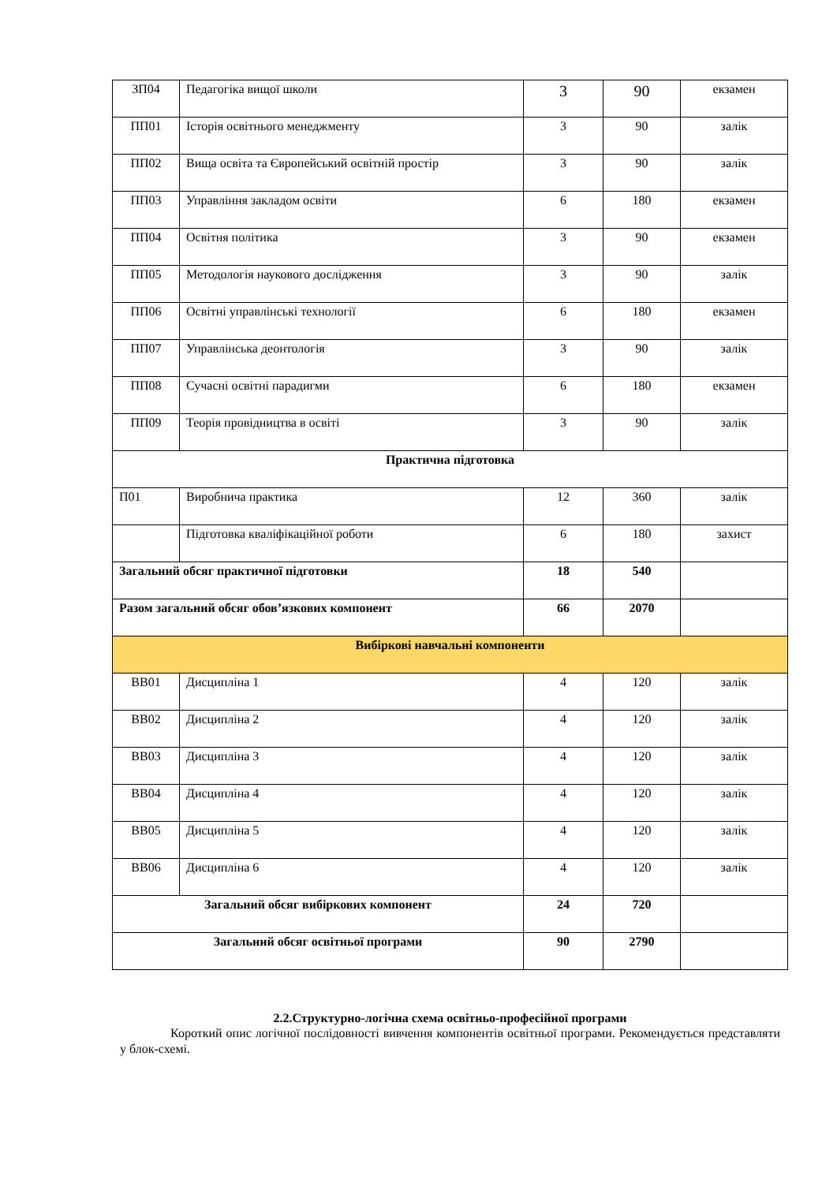| ЗП04 | Педагогіка вищої школи | 3 | 90 | екзамен |
| ПП01 | Історія освітнього менеджменту | 3 | 90 | залік |
| ПП02 | Вища освіта та Європейський освітній простір | 3 | 90 | залік |
| ПП03 | Управління закладом освіти | 6 | 180 | екзамен |
| ПП04 | Освітня політика | 3 | 90 | екзамен |
| ПП05 | Методологія наукового дослідження | 3 | 90 | залік |
| ПП06 | Освітні управлінські технології | 6 | 180 | екзамен |
| ПП07 | Управлінська деонтологія | 3 | 90 | залік |
| ПП08 | Сучасні освітні парадигми | 6 | 180 | екзамен |
| ПП09 | Теорія провідництва в освіті | 3 | 90 | залік |
| Практична підготовка | | | | |
| П01 | Виробнича практика | 12 | 360 | залік |
| | Підготовка кваліфікаційної роботи | 6 | 180 | захист |
| Загальний обсяг практичної підготовки | | 18 | 540 | |
| Разом загальний обсяг обов’язкових компонент | | 66 | 2070 | |
| Вибіркові навчальні компоненти | | | | |
| ВВ01 | Дисципліна 1 | 4 | 120 | залік |
| ВВ02 | Дисципліна 2 | 4 | 120 | залік |
| ВВ03 | Дисципліна 3 | 4 | 120 | залік |
| ВВ04 | Дисципліна 4 | 4 | 120 | залік |
| ВВ05 | Дисципліна 5 | 4 | 120 | залік |
| ВВ06 | Дисципліна 6 | 4 | 120 | залік |
| Загальний обсяг вибіркових компонент | | 24 | 720 | |
| Загальний обсяг освітньої програми | | 90 | 2790 | |
2.2.Структурно-логічна схема освітньо-професійної програми
Короткий опис логічної послідовності вивчення компонентів освітньої програми. Рекомендується представляти у блок-схемі.